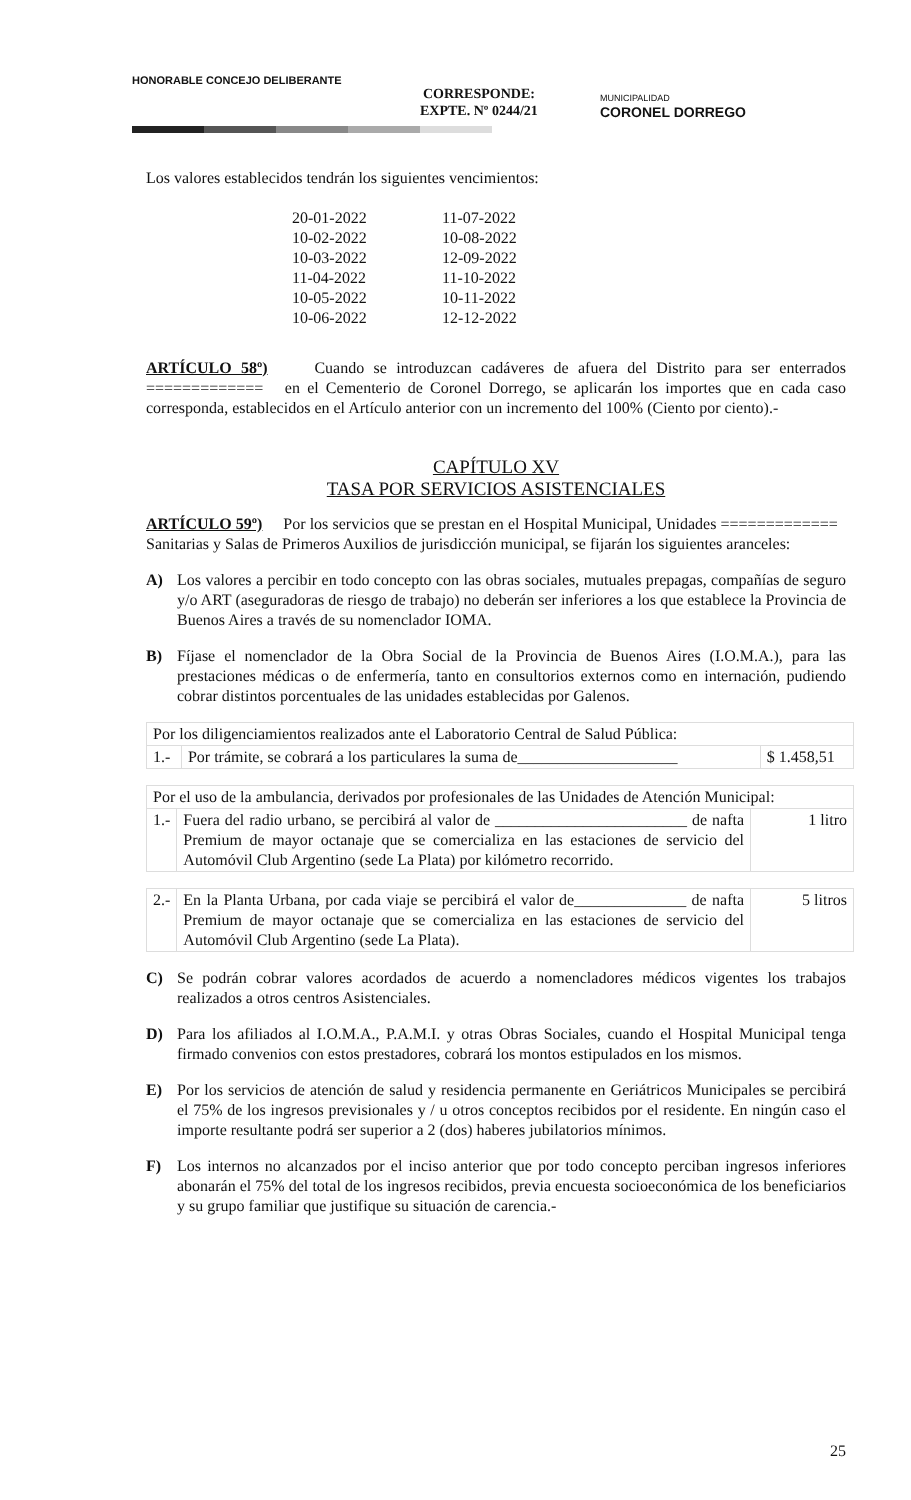HONORABLE CONCEJO DELIBERANTE
CORRESPONDE:
EXPTE. Nº 0244/21
MUNICIPALIDAD
CORONEL DORREGO
Los valores establecidos tendrán los siguientes vencimientos:
20-01-2022 11-07-2022 10-02-2022 10-08-2022 10-03-2022 12-09-2022 11-04-2022 11-10-2022 10-05-2022 10-11-2022 10-06-2022 12-12-2022
ARTÍCULO 58º) Cuando se introduzcan cadáveres de afuera del Distrito para ser enterrados ============= en el Cementerio de Coronel Dorrego, se aplicarán los importes que en cada caso corresponda, establecidos en el Artículo anterior con un incremento del 100% (Ciento por ciento).-
CAPÍTULO XV
TASA POR SERVICIOS ASISTENCIALES
ARTÍCULO 59º) Por los servicios que se prestan en el Hospital Municipal, Unidades ============= Sanitarias y Salas de Primeros Auxilios de jurisdicción municipal, se fijarán los siguientes aranceles:
A) Los valores a percibir en todo concepto con las obras sociales, mutuales prepagas, compañías de seguro y/o ART (aseguradoras de riesgo de trabajo) no deberán ser inferiores a los que establece la Provincia de Buenos Aires a través de su nomenclador IOMA.
B) Fíjase el nomenclador de la Obra Social de la Provincia de Buenos Aires (I.O.M.A.), para las prestaciones médicas o de enfermería, tanto en consultorios externos como en internación, pudiendo cobrar distintos porcentuales de las unidades establecidas por Galenos.
| Por los diligenciamientos realizados ante el Laboratorio Central de Salud Pública: | | |
| 1.- | Por trámite, se cobrará a los particulares la suma de____________________ | $ 1.458,51 |
| Por el uso de la ambulancia, derivados por profesionales de las Unidades de Atención Municipal: | | |
| 1.- | Fuera del radio urbano, se percibirá al valor de ________________________ de nafta Premium de mayor octanaje que se comercializa en las estaciones de servicio del Automóvil Club Argentino (sede La Plata) por kilómetro recorrido. | 1 litro |
| 2.- | En la Planta Urbana, por cada viaje se percibirá el valor de______________ de nafta Premium de mayor octanaje que se comercializa en las estaciones de servicio del Automóvil Club Argentino (sede La Plata). | 5 litros |
C) Se podrán cobrar valores acordados de acuerdo a nomencladores médicos vigentes los trabajos realizados a otros centros Asistenciales.
D) Para los afiliados al I.O.M.A., P.A.M.I. y otras Obras Sociales, cuando el Hospital Municipal tenga firmado convenios con estos prestadores, cobrará los montos estipulados en los mismos.
E) Por los servicios de atención de salud y residencia permanente en Geriátricos Municipales se percibirá el 75% de los ingresos previsionales y / u otros conceptos recibidos por el residente. En ningún caso el importe resultante podrá ser superior a 2 (dos) haberes jubilatorios mínimos.
F) Los internos no alcanzados por el inciso anterior que por todo concepto perciban ingresos inferiores abonarán el 75% del total de los ingresos recibidos, previa encuesta socioeconómica de los beneficiarios y su grupo familiar que justifique su situación de carencia.-
25